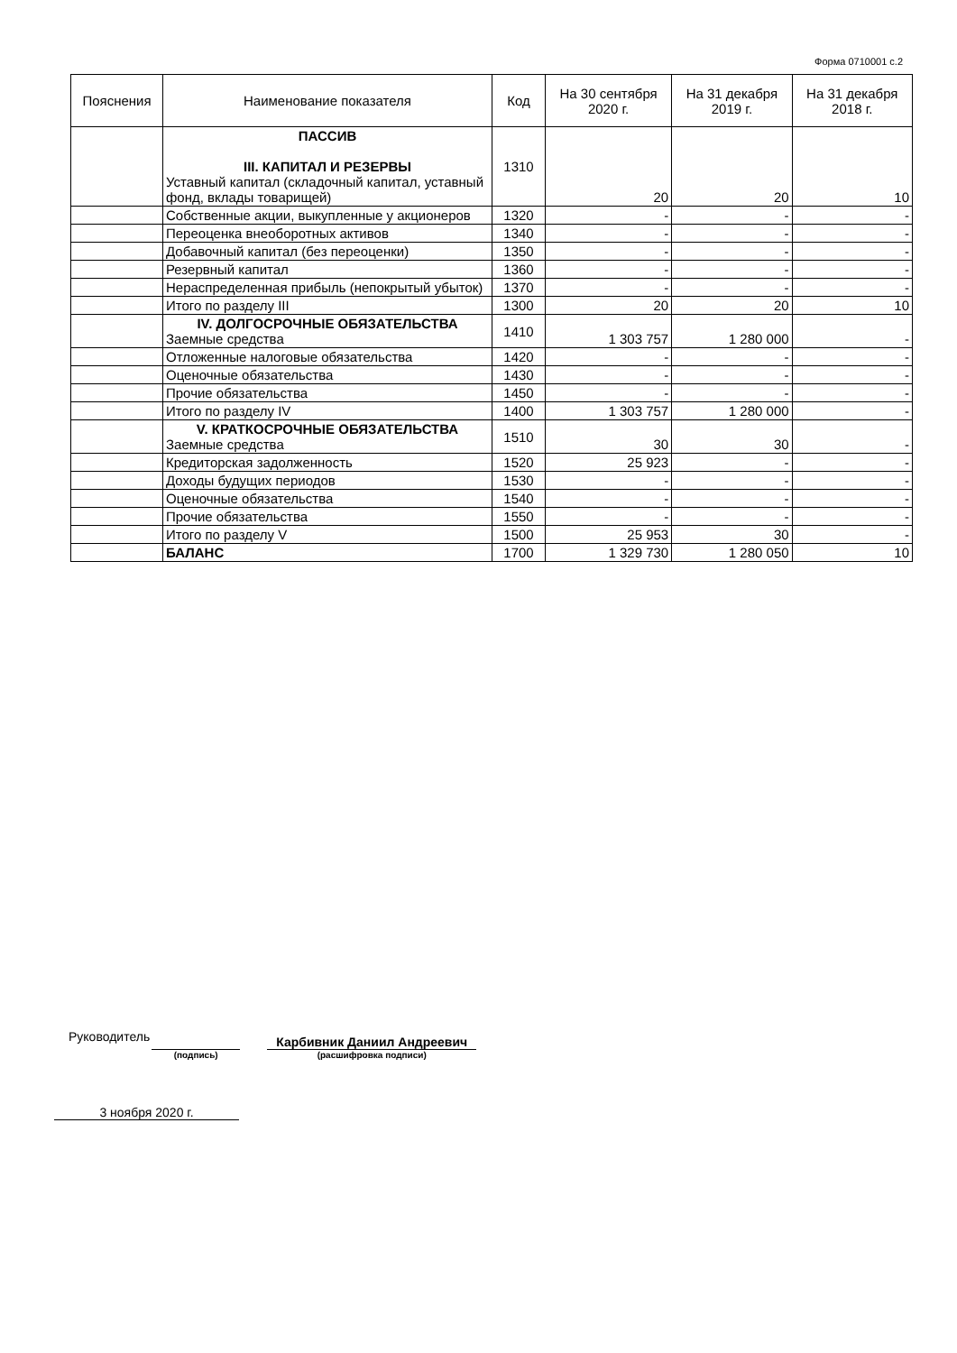Форма 0710001 с.2
| Пояснения | Наименование показателя | Код | На 30 сентября 2020 г. | На 31 декабря 2019 г. | На 31 декабря 2018 г. |
| --- | --- | --- | --- | --- | --- |
| | ПАССИВ III. КАПИТАЛ И РЕЗЕРВЫ Уставный капитал (складочный капитал, уставный фонд, вклады товарищей) | 1310 | 20 | 20 | 10 |
| | Собственные акции, выкупленные у акционеров | 1320 | - | - | - |
| | Переоценка внеоборотных активов | 1340 | - | - | - |
| | Добавочный капитал (без переоценки) | 1350 | - | - | - |
| | Резервный капитал | 1360 | - | - | - |
| | Нераспределенная прибыль (непокрытый убыток) | 1370 | - | - | - |
| | Итого по разделу III | 1300 | 20 | 20 | 10 |
| | IV. ДОЛГОСРОЧНЫЕ ОБЯЗАТЕЛЬСТВА Заемные средства | 1410 | 1 303 757 | 1 280 000 | - |
| | Отложенные налоговые обязательства | 1420 | - | - | - |
| | Оценочные обязательства | 1430 | - | - | - |
| | Прочие обязательства | 1450 | - | - | - |
| | Итого по разделу IV | 1400 | 1 303 757 | 1 280 000 | - |
| | V. КРАТКОСРОЧНЫЕ ОБЯЗАТЕЛЬСТВА Заемные средства | 1510 | 30 | 30 | - |
| | Кредиторская задолженность | 1520 | 25 923 | - | - |
| | Доходы будущих периодов | 1530 | - | - | - |
| | Оценочные обязательства | 1540 | - | - | - |
| | Прочие обязательства | 1550 | - | - | - |
| | Итого по разделу V | 1500 | 25 953 | 30 | - |
| | БАЛАНС | 1700 | 1 329 730 | 1 280 050 | 10 |
Руководитель
(подпись)
Карбивник Даниил Андреевич
(расшифровка подписи)
3 ноября 2020 г.